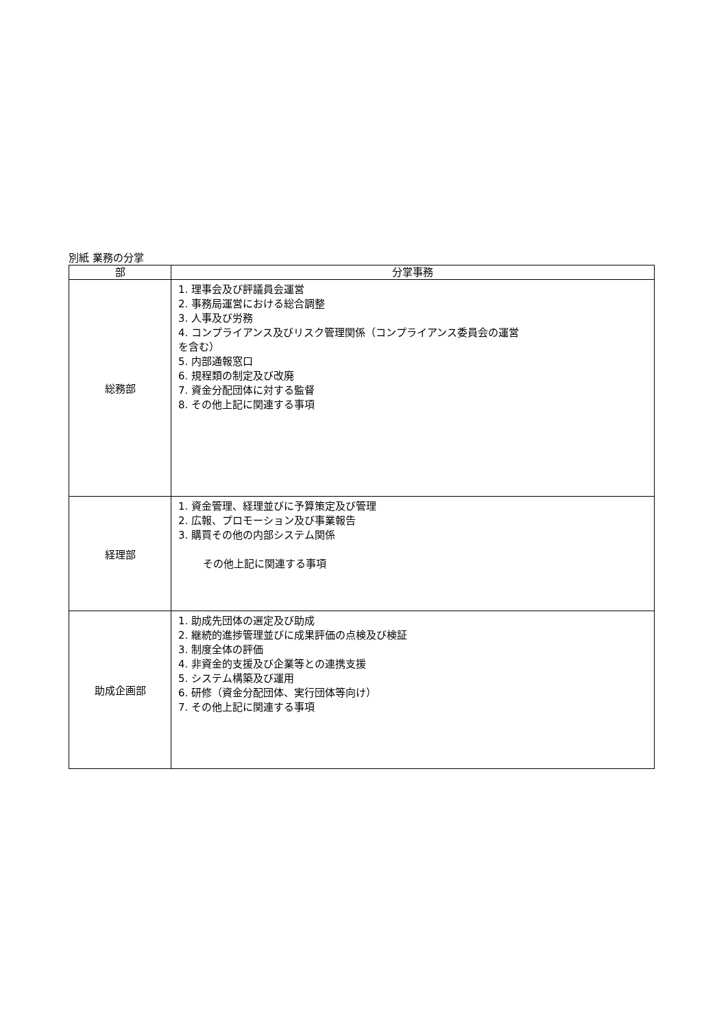別紙 業務の分掌
| 部 | 分掌事務 |
| --- | --- |
| 総務部 | 1. 理事会及び評議員会運営 2. 事務局運営における総合調整 3. 人事及び労務 4. コンプライアンス及びリスク管理関係（コンプライアンス委員会の運営 を含む） 5. 内部通報窓口 6. 規程類の制定及び改廃 7. 資金分配団体に対する監督 8. その他上記に関連する事項 |
| 経理部 | 1. 資金管理、経理並びに予算策定及び管理 2. 広報、プロモーション及び事業報告 3. 購買その他の内部システム関係 その他上記に関連する事項 |
| 助成企画部 | 1. 助成先団体の選定及び助成 2. 継続的進捗管理並びに成果評価の点検及び検証 3. 制度全体の評価 4. 非資金的支援及び企業等との連携支援 5. システム構築及び運用 6. 研修（資金分配団体、実行団体等向け） 7. その他上記に関連する事項 |